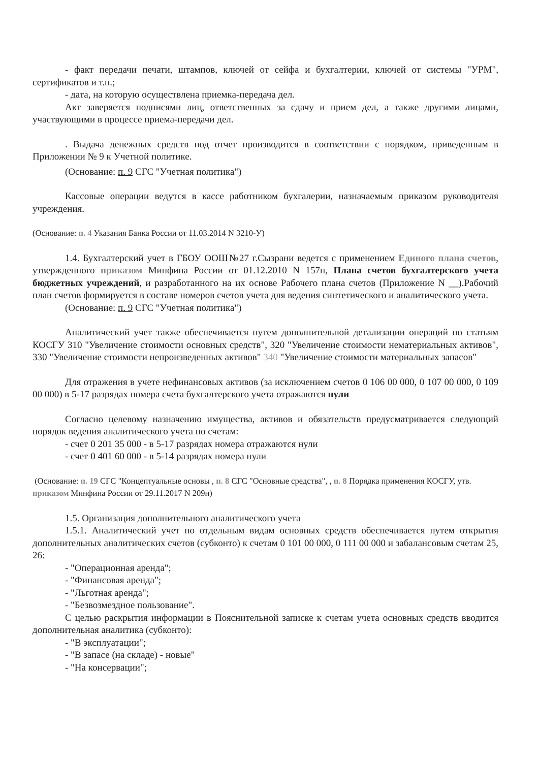- факт передачи печати, штампов, ключей от сейфа и бухгалтерии, ключей от системы "УРМ", сертификатов и т.п.;
- дата, на которую осуществлена приемка-передача дел.
Акт заверяется подписями лиц, ответственных за сдачу и прием дел, а также другими лицами, участвующими в процессе приема-передачи дел.
. Выдача денежных средств под отчет производится в соответствии с порядком, приведенным в Приложении № 9 к Учетной политике.
(Основание: п. 9 СГС "Учетная политика")
Кассовые операции ведутся в кассе работником бухгалерии, назначаемым приказом руководителя учреждения.
(Основание: п. 4 Указания Банка России от 11.03.2014 N 3210-У)
1.4. Бухгалтерский учет в ГБОУ ООШ№27 г.Сызрани ведется с применением Единого плана счетов, утвержденного приказом Минфина России от 01.12.2010 N 157н, Плана счетов бухгалтерского учета бюджетных учреждений, и разработанного на их основе Рабочего плана счетов (Приложение N __).Рабочий план счетов формируется в составе номеров счетов учета для ведения синтетического и аналитического учета.
(Основание: п. 9 СГС "Учетная политика")
Аналитический учет также обеспечивается путем дополнительной детализации операций по статьям КОСГУ 310 "Увеличение стоимости основных средств", 320 "Увеличение стоимости нематериальных активов", 330 "Увеличение стоимости непроизведенных активов" 340 "Увеличение стоимости материальных запасов"
Для отражения в учете нефинансовых активов (за исключением счетов 0 106 00 000, 0 107 00 000, 0 109 00 000) в 5-17 разрядах номера счета бухгалтерского учета отражаются нули
Согласно целевому назначению имущества, активов и обязательств предусматривается следующий порядок ведения аналитического учета по счетам:
- счет 0 201 35 000 - в 5-17 разрядах номера отражаются нули
- счет 0 401 60 000 - в 5-14 разрядах номера нули
(Основание: п. 19 СГС "Концептуальные основы , п. 8 СГС "Основные средства", , п. 8 Порядка применения КОСГУ, утв. приказом Минфина России от 29.11.2017 N 209н)
1.5. Организация дополнительного аналитического учета
1.5.1. Аналитический учет по отдельным видам основных средств обеспечивается путем открытия дополнительных аналитических счетов (субконто) к счетам 0 101 00 000, 0 111 00 000 и забалансовым счетам 25, 26:
- "Операционная аренда";
- "Финансовая аренда";
- "Льготная аренда";
- "Безвозмездное пользование".
С целью раскрытия информации в Пояснительной записке к счетам учета основных средств вводится дополнительная аналитика (субконто):
- "В эксплуатации";
- "В запасе (на складе) - новые"
- "На консервации";